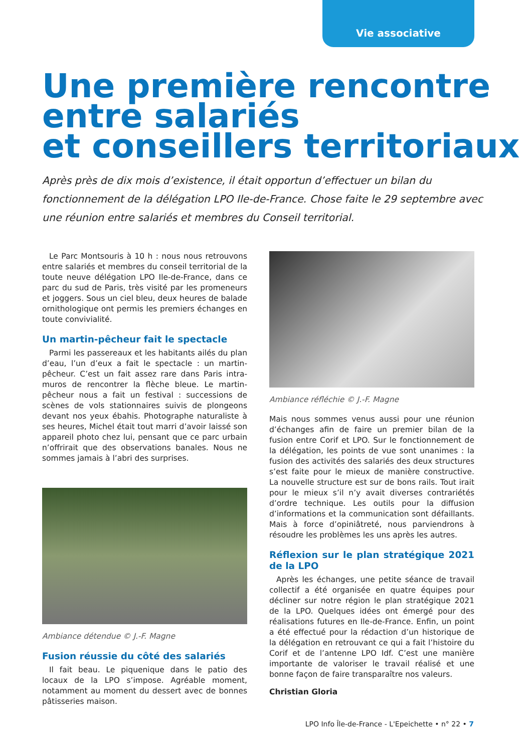Vie associative
Une première rencontre entre salariés
et conseillers territoriaux
Après près de dix mois d’existence, il était opportun d’effectuer un bilan du fonctionnement de la délégation LPO Ile-de-France. Chose faite le 29 septembre avec une réunion entre salariés et membres du Conseil territorial.
Le Parc Montsouris à 10 h : nous nous retrouvons entre salariés et membres du conseil territorial de la toute neuve délégation LPO Ile-de-France, dans ce parc du sud de Paris, très visité par les promeneurs et joggers. Sous un ciel bleu, deux heures de balade ornithologique ont permis les premiers échanges en toute convivialité.
Un martin-pêcheur fait le spectacle
Parmi les passereaux et les habitants ailés du plan d’eau, l’un d’eux a fait le spectacle : un martin-pêcheur. C’est un fait assez rare dans Paris intra-muros de rencontrer la flèche bleue. Le martin-pêcheur nous a fait un festival : successions de scènes de vols stationnaires suivis de plongeons devant nos yeux ébahis. Photographe naturaliste à ses heures, Michel était tout marri d’avoir laissé son appareil photo chez lui, pensant que ce parc urbain n’offrirait que des observations banales. Nous ne sommes jamais à l’abri des surprises.
Ambiance détendue © J.-F. Magne
Fusion réussie du côté des salariés
Il fait beau. Le piquenique dans le patio des locaux de la LPO s’impose. Agréable moment, notamment au moment du dessert avec de bonnes pâtisseries maison.
Ambiance réfléchie © J.-F. Magne
Mais nous sommes venus aussi pour une réunion d’échanges afin de faire un premier bilan de la fusion entre Corif et LPO. Sur le fonctionnement de la délégation, les points de vue sont unanimes : la fusion des activités des salariés des deux structures s’est faite pour le mieux de manière constructive. La nouvelle structure est sur de bons rails. Tout irait pour le mieux s’il n’y avait diverses contrariétés d’ordre technique. Les outils pour la diffusion d’informations et la communication sont défaillants. Mais à force d’opiniâtreté, nous parviendrons à résoudre les problèmes les uns après les autres.
Réflexion sur le plan stratégique 2021 de la LPO
Après les échanges, une petite séance de travail collectif a été organisée en quatre équipes pour décliner sur notre région le plan stratégique 2021 de la LPO. Quelques idées ont émergé pour des réalisations futures en Ile-de-France. Enfin, un point a été effectué pour la rédaction d’un historique de la délégation en retrouvant ce qui a fait l’histoire du Corif et de l’antenne LPO Idf. C’est une manière importante de valoriser le travail réalisé et une bonne façon de faire transparaître nos valeurs.
Christian Gloria
LPO Info Île-de-France - L'Epeichette • n° 22 • 7